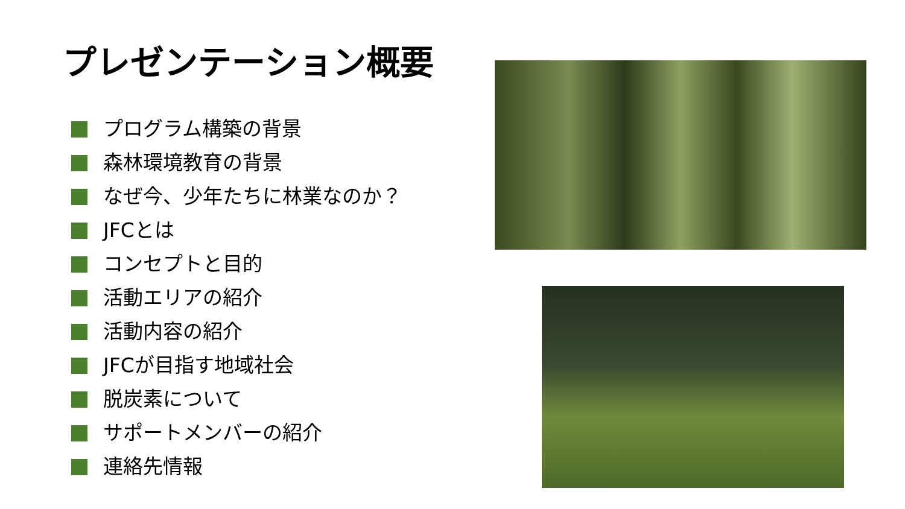プレゼンテーション概要
プログラム構築の背景
森林環境教育の背景
なぜ今、少年たちに林業なのか？
JFCとは
コンセプトと目的
活動エリアの紹介
活動内容の紹介
JFCが目指す地域社会
脱炭素について
サポートメンバーの紹介
連絡先情報